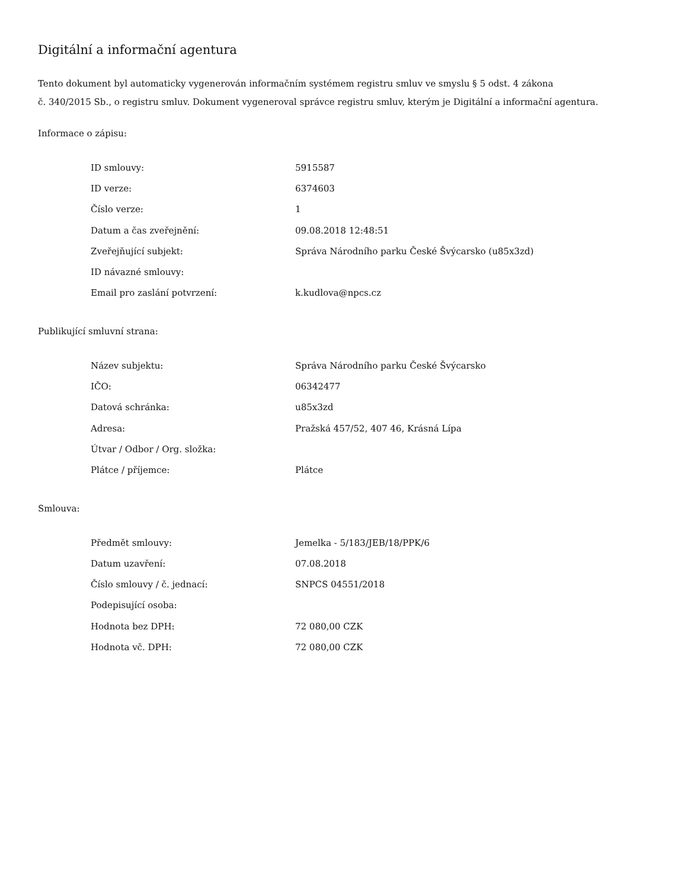Digitální a informační agentura
Tento dokument byl automaticky vygenerován informačním systémem registru smluv ve smyslu § 5 odst. 4 zákona
č. 340/2015 Sb., o registru smluv. Dokument vygeneroval správce registru smluv, kterým je Digitální a informační agentura.
Informace o zápisu:
| ID smlouvy: | 5915587 |
| ID verze: | 6374603 |
| Číslo verze: | 1 |
| Datum a čas zveřejnění: | 09.08.2018 12:48:51 |
| Zveřejňující subjekt: | Správa Národního parku České Švýcarsko (u85x3zd) |
| ID návazné smlouvy: | |
| Email pro zaslání potvrzení: | k.kudlova@npcs.cz |
Publikující smluvní strana:
| Název subjektu: | Správa Národního parku České Švýcarsko |
| IČO: | 06342477 |
| Datová schránka: | u85x3zd |
| Adresa: | Pražská 457/52, 407 46, Krásná Lípa |
| Útvar / Odbor / Org. složka: | |
| Plátce / příjemce: | Plátce |
Smlouva:
| Předmět smlouvy: | Jemelka - 5/183/JEB/18/PPK/6 |
| Datum uzavření: | 07.08.2018 |
| Číslo smlouvy / č. jednací: | SNPCS 04551/2018 |
| Podepisující osoba: | |
| Hodnota bez DPH: | 72 080,00 CZK |
| Hodnota vč. DPH: | 72 080,00 CZK |